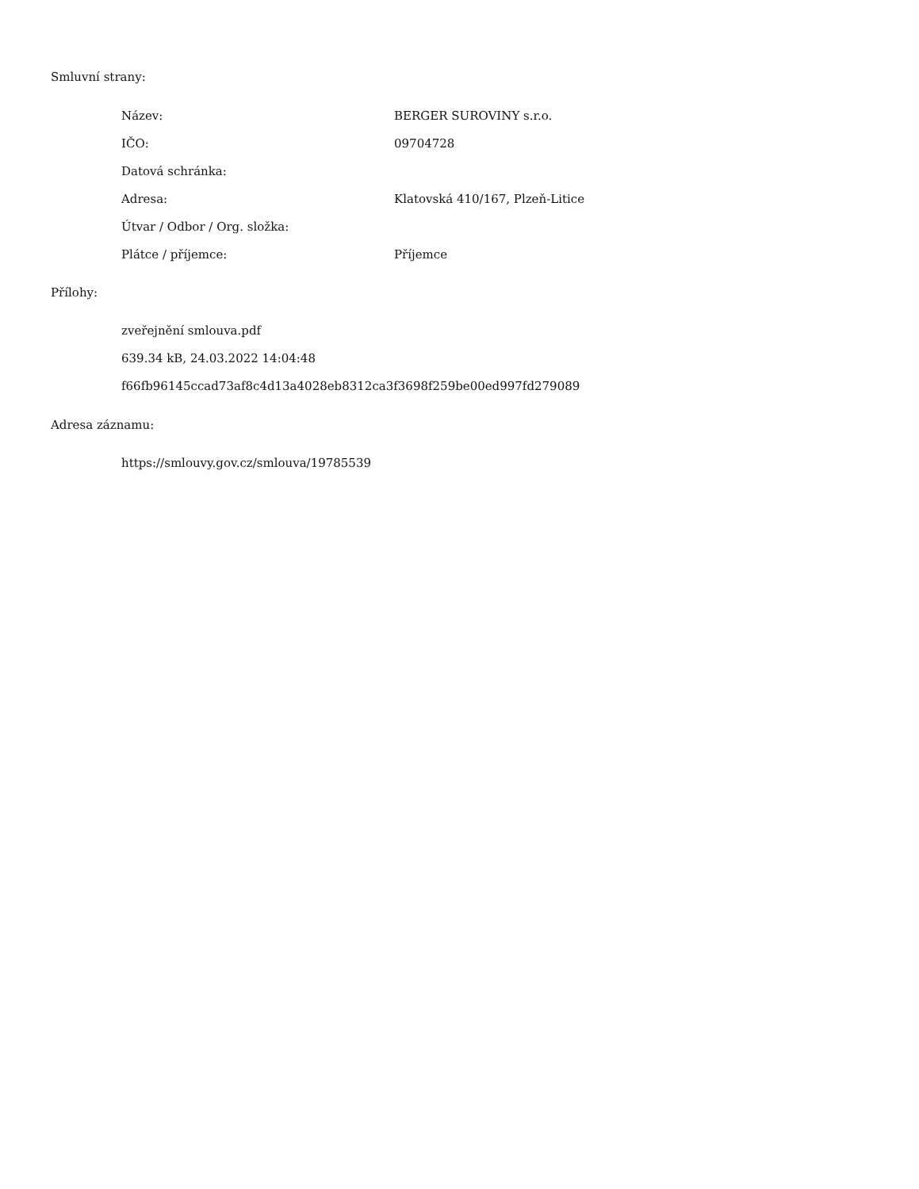Smluvní strany:
| Název: | BERGER SUROVINY s.r.o. |
| IČO: | 09704728 |
| Datová schránka: | |
| Adresa: | Klatovská 410/167, Plzeň-Litice |
| Útvar / Odbor / Org. složka: | |
| Plátce / příjemce: | Příjemce |
Přílohy:
zveřejnění smlouva.pdf
639.34 kB, 24.03.2022 14:04:48
f66fb96145ccad73af8c4d13a4028eb8312ca3f3698f259be00ed997fd279089
Adresa záznamu:
https://smlouvy.gov.cz/smlouva/19785539